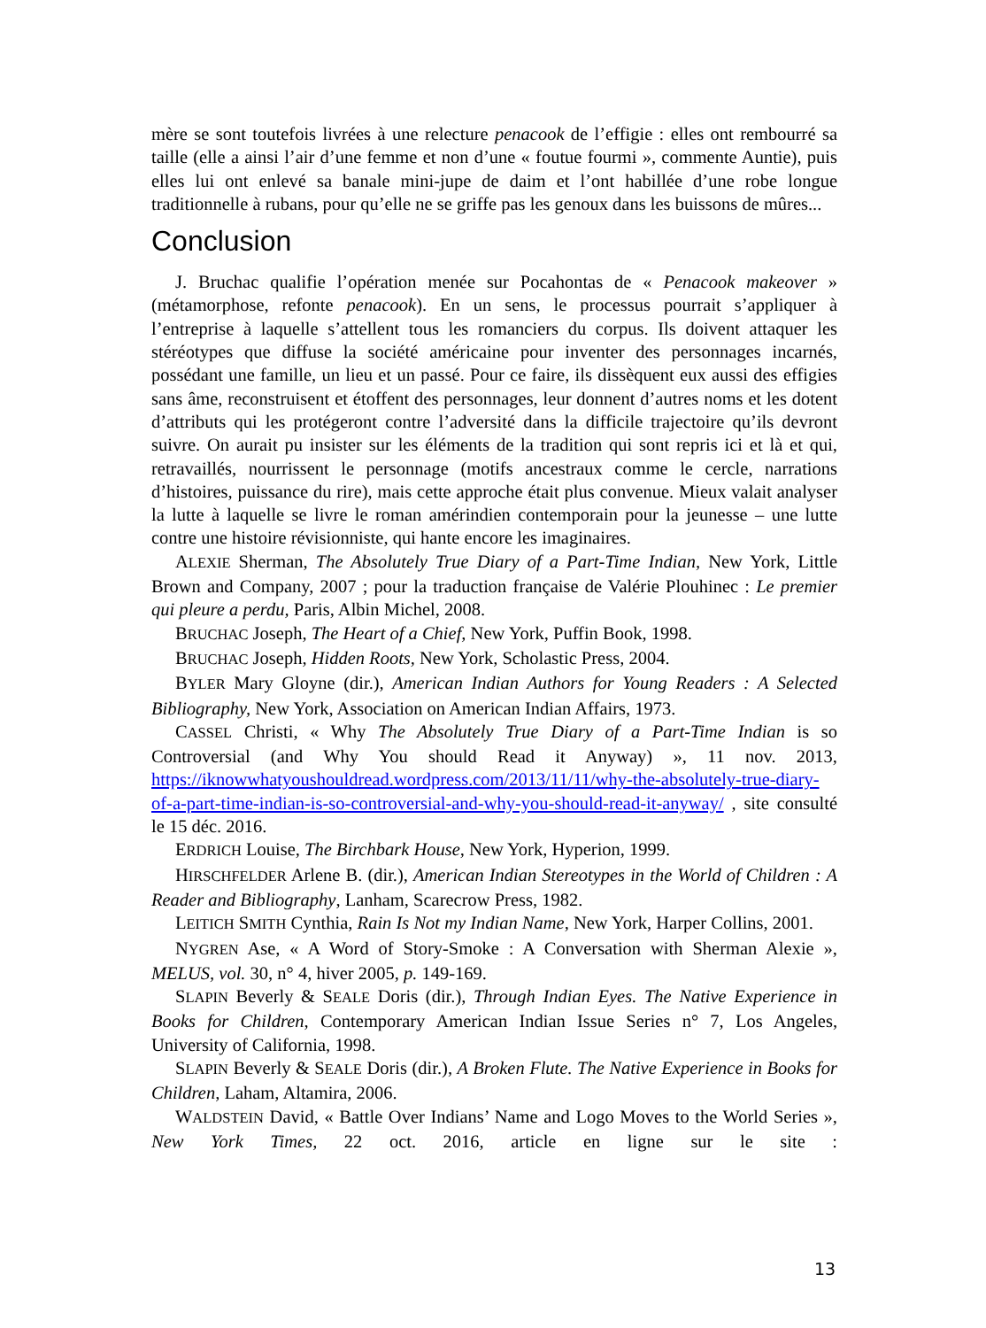mère se sont toutefois livrées à une relecture penacook de l’effigie : elles ont rembourré sa taille (elle a ainsi l’air d’une femme et non d’une « foutue fourmi », commente Auntie), puis elles lui ont enlevé sa banale mini-jupe de daim et l’ont habillée d’une robe longue traditionnelle à rubans, pour qu’elle ne se griffe pas les genoux dans les buissons de mûres...
Conclusion
J. Bruchac qualifie l’opération menée sur Pocahontas de « Penacook makeover » (métamorphose, refonte penacook). En un sens, le processus pourrait s’appliquer à l’entreprise à laquelle s’attellent tous les romanciers du corpus. Ils doivent attaquer les stéréotypes que diffuse la société américaine pour inventer des personnages incarnés, possédant une famille, un lieu et un passé. Pour ce faire, ils dissèquent eux aussi des effigies sans âme, reconstruisent et étoffent des personnages, leur donnent d’autres noms et les dotent d’attributs qui les protégeront contre l’adversité dans la difficile trajectoire qu’ils devront suivre. On aurait pu insister sur les éléments de la tradition qui sont repris ici et là et qui, retravaillés, nourrissent le personnage (motifs ancestraux comme le cercle, narrations d’histoires, puissance du rire), mais cette approche était plus convenue. Mieux valait analyser la lutte à laquelle se livre le roman amérindien contemporain pour la jeunesse – une lutte contre une histoire révisionniste, qui hante encore les imaginaires.
ALEXIE Sherman, The Absolutely True Diary of a Part-Time Indian, New York, Little Brown and Company, 2007 ; pour la traduction française de Valérie Plouhinec : Le premier qui pleure a perdu, Paris, Albin Michel, 2008.
BRUCHAC Joseph, The Heart of a Chief, New York, Puffin Book, 1998.
BRUCHAC Joseph, Hidden Roots, New York, Scholastic Press, 2004.
BYLER Mary Gloyne (dir.), American Indian Authors for Young Readers : A Selected Bibliography, New York, Association on American Indian Affairs, 1973.
CASSEL Christi, « Why The Absolutely True Diary of a Part-Time Indian is so Controversial (and Why You should Read it Anyway) », 11 nov. 2013, https://iknowwhatyoushouldread.wordpress.com/2013/11/11/why-the-absolutely-true-diary-of-a-part-time-indian-is-so-controversial-and-why-you-should-read-it-anyway/ , site consulté le 15 déc. 2016.
ERDRICH Louise, The Birchbark House, New York, Hyperion, 1999.
HIRSCHFELDER Arlene B. (dir.), American Indian Stereotypes in the World of Children : A Reader and Bibliography, Lanham, Scarecrow Press, 1982.
LEITICH SMITH Cynthia, Rain Is Not my Indian Name, New York, Harper Collins, 2001.
NYGREN Ase, « A Word of Story-Smoke : A Conversation with Sherman Alexie », MELUS, vol. 30, n° 4, hiver 2005, p. 149-169.
SLAPIN Beverly & SEALE Doris (dir.), Through Indian Eyes. The Native Experience in Books for Children, Contemporary American Indian Issue Series n° 7, Los Angeles, University of California, 1998.
SLAPIN Beverly & SEALE Doris (dir.), A Broken Flute. The Native Experience in Books for Children, Laham, Altamira, 2006.
WALDSTEIN David, « Battle Over Indians’ Name and Logo Moves to the World Series », New York Times, 22 oct. 2016, article en ligne sur le site :
13